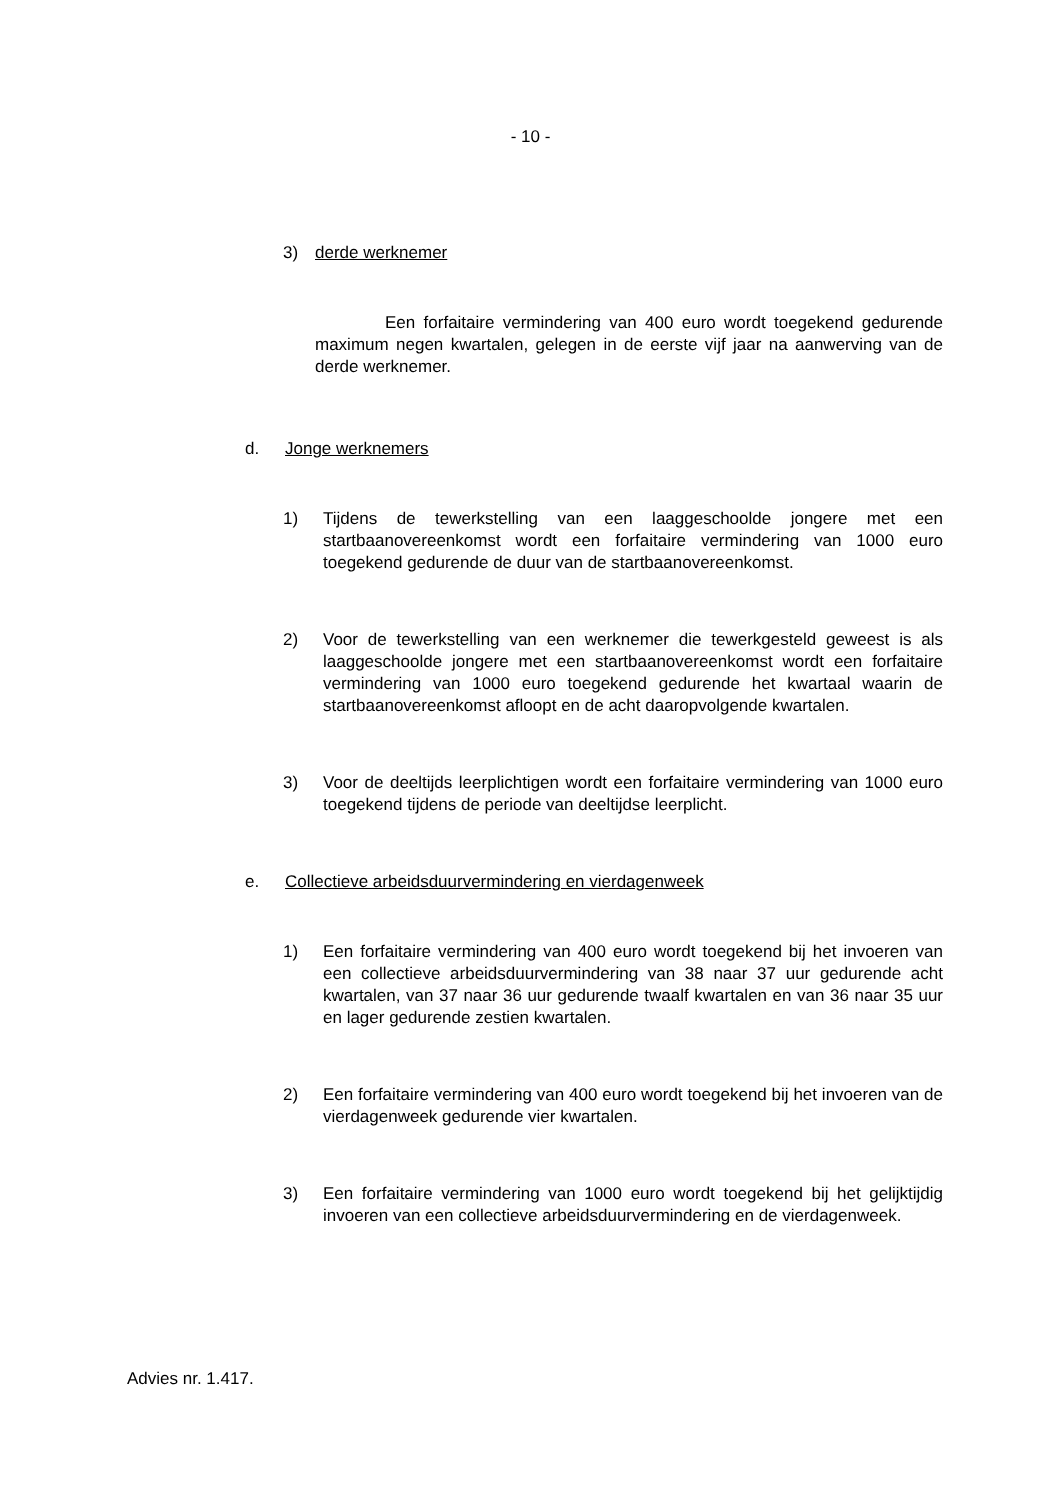- 10 -
3) derde werknemer
Een forfaitaire vermindering van 400 euro wordt toegekend gedurende maximum negen kwartalen, gelegen in de eerste vijf jaar na aanwerving van de derde werknemer.
d. Jonge werknemers
1) Tijdens de tewerkstelling van een laaggeschoolde jongere met een startbaanovereenkomst wordt een forfaitaire vermindering van 1000 euro toegekend gedurende de duur van de startbaanovereenkomst.
2) Voor de tewerkstelling van een werknemer die tewerkgesteld geweest is als laaggeschoolde jongere met een startbaanovereenkomst wordt een forfaitaire vermindering van 1000 euro toegekend gedurende het kwartaal waarin de startbaanovereenkomst afloopt en de acht daaropvolgende kwartalen.
3) Voor de deeltijds leerplichtigen wordt een forfaitaire vermindering van 1000 euro toegekend tijdens de periode van deeltijdse leerplicht.
e. Collectieve arbeidsduurvermindering en vierdagenweek
1) Een forfaitaire vermindering van 400 euro wordt toegekend bij het invoeren van een collectieve arbeidsduurvermindering van 38 naar 37 uur gedurende acht kwartalen, van 37 naar 36 uur gedurende twaalf kwartalen en van 36 naar 35 uur en lager gedurende zestien kwartalen.
2) Een forfaitaire vermindering van 400 euro wordt toegekend bij het invoeren van de vierdagenweek gedurende vier kwartalen.
3) Een forfaitaire vermindering van 1000 euro wordt toegekend bij het gelijktijdig invoeren van een collectieve arbeidsduurvermindering en de vierdagenweek.
Advies nr. 1.417.